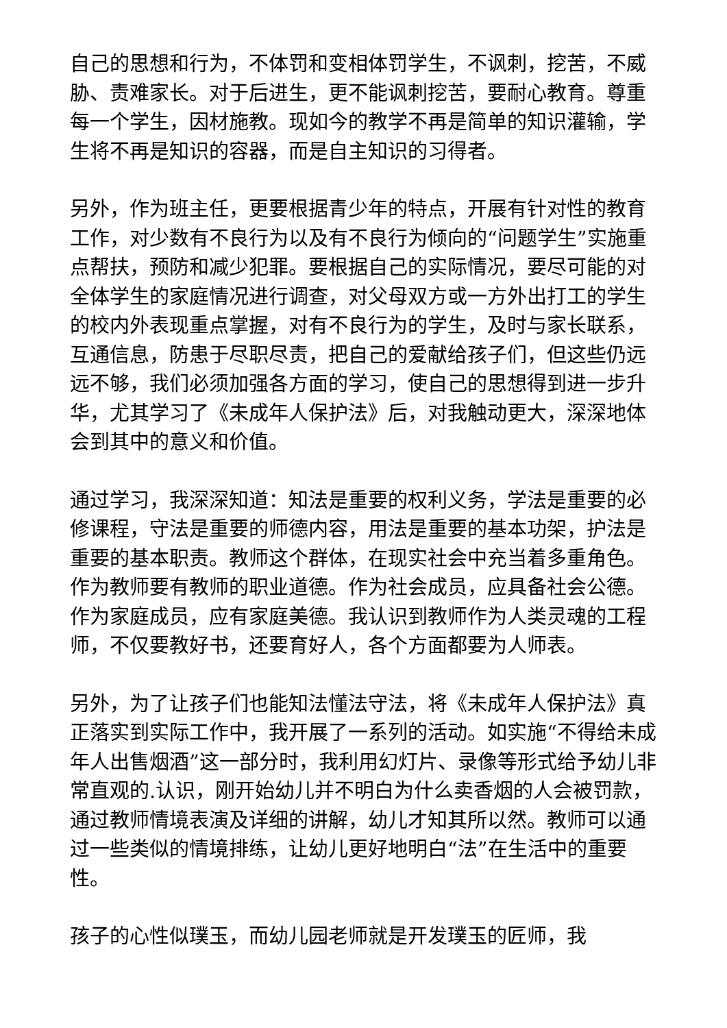自己的思想和行为，不体罚和变相体罚学生，不讽刺，挖苦，不威胁、责难家长。对于后进生，更不能讽刺挖苦，要耐心教育。尊重每一个学生，因材施教。现如今的教学不再是简单的知识灌输，学生将不再是知识的容器，而是自主知识的习得者。
另外，作为班主任，更要根据青少年的特点，开展有针对性的教育工作，对少数有不良行为以及有不良行为倾向的“问题学生”实施重点帮扶，预防和减少犯罪。要根据自己的实际情况，要尽可能的对全体学生的家庭情况进行调查，对父母双方或一方外出打工的学生的校内外表现重点掌握，对有不良行为的学生，及时与家长联系，互通信息，防患于尽职尽责，把自己的爱献给孩子们，但这些仍远远不够，我们必须加强各方面的学习，使自己的思想得到进一步升华，尤其学习了《未成年人保护法》后，对我触动更大，深深地体会到其中的意义和价值。
通过学习，我深深知道：知法是重要的权利义务，学法是重要的必修课程，守法是重要的师德内容，用法是重要的基本功架，护法是重要的基本职责。教师这个群体，在现实社会中充当着多重角色。作为教师要有教师的职业道德。作为社会成员，应具备社会公德。作为家庭成员，应有家庭美德。我认识到教师作为人类灵魂的工程师，不仅要教好书，还要育好人，各个方面都要为人师表。
另外，为了让孩子们也能知法懂法守法，将《未成年人保护法》真正落实到实际工作中，我开展了一系列的活动。如实施“不得给未成年人出售烟酒”这一部分时，我利用幻灯片、录像等形式给予幼儿非常直观的.认识，刚开始幼儿并不明白为什么卖香烟的人会被罚款，通过教师情境表演及详细的讲解，幼儿才知其所以然。教师可以通过一些类似的情境排练，让幼儿更好地明白“法”在生活中的重要性。
孩子的心性似璞玉，而幼儿园老师就是开发璞玉的匠师，我